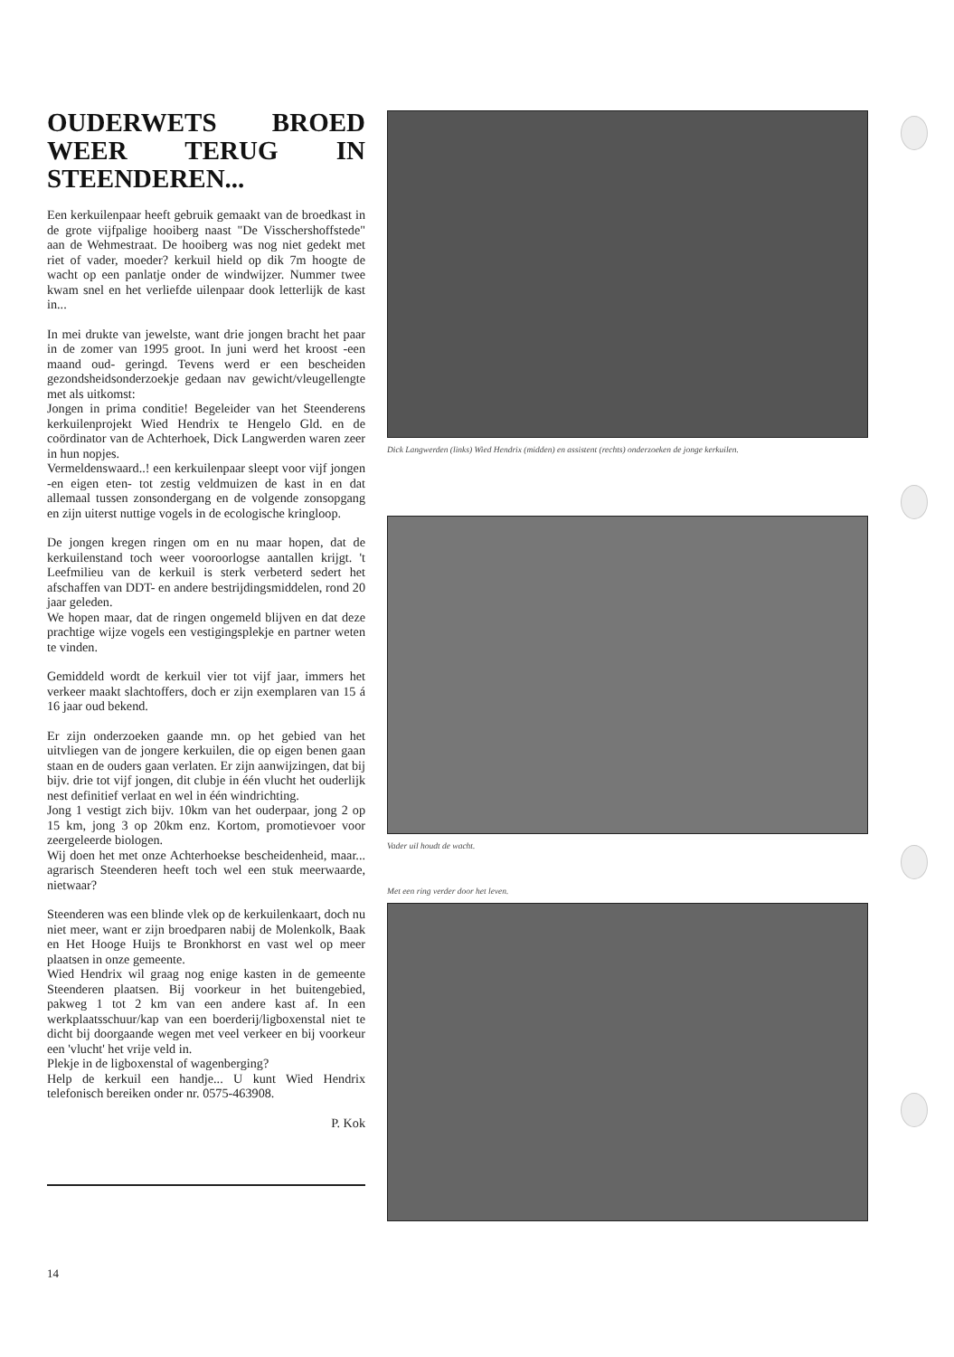OUDERWETS BROED WEER TERUG IN STEENDEREN...
Een kerkuilenpaar heeft gebruik gemaakt van de broedkast in de grote vijfpalige hooiberg naast "De Visschershoffstede" aan de Wehmestraat. De hooiberg was nog niet gedekt met riet of vader, moeder? kerkuil hield op dik 7m hoogte de wacht op een panlatje onder de windwijzer. Nummer twee kwam snel en het verliefde uilenpaar dook letterlijk de kast in...
In mei drukte van jewelste, want drie jongen bracht het paar in de zomer van 1995 groot. In juni werd het kroost -een maand oud- geringd. Tevens werd er een bescheiden gezondsheidsonderzoekje gedaan nav gewicht/vleugellengte met als uitkomst:
Jongen in prima conditie! Begeleider van het Steenderens kerkuilenprojekt Wied Hendrix te Hengelo Gld. en de coördinator van de Achterhoek, Dick Langwerden waren zeer in hun nopjes.
Vermeldenswaard..! een kerkuilenpaar sleept voor vijf jongen -en eigen eten- tot zestig veldmuizen de kast in en dat allemaal tussen zonsondergang en de volgende zonsopgang en zijn uiterst nuttige vogels in de ecologische kringloop.
De jongen kregen ringen om en nu maar hopen, dat de kerkuilenstand toch weer vooroorlogse aantallen krijgt. 't Leefmilieu van de kerkuil is sterk verbeterd sedert het afschaffen van DDT- en andere bestrijdingsmiddelen, rond 20 jaar geleden.
We hopen maar, dat de ringen ongemeld blijven en dat deze prachtige wijze vogels een vestigingsplekje en partner weten te vinden.
Gemiddeld wordt de kerkuil vier tot vijf jaar, immers het verkeer maakt slachtoffers, doch er zijn exemplaren van 15 á 16 jaar oud bekend.
Er zijn onderzoeken gaande mn. op het gebied van het uitvliegen van de jongere kerkuilen, die op eigen benen gaan staan en de ouders gaan verlaten. Er zijn aanwijzingen, dat bij bijv. drie tot vijf jongen, dit clubje in één vlucht het ouderlijk nest definitief verlaat en wel in één windrichting.
Jong 1 vestigt zich bijv. 10km van het ouderpaar, jong 2 op 15 km, jong 3 op 20km enz. Kortom, promotievoer voor zeergeleerde biologen.
Wij doen het met onze Achterhoekse bescheidenheid, maar... agrarisch Steenderen heeft toch wel een stuk meerwaarde, nietwaar?
Steenderen was een blinde vlek op de kerkuilenkaart, doch nu niet meer, want er zijn broedparen nabij de Molenkolk, Baak en Het Hooge Huijs te Bronkhorst en vast wel op meer plaatsen in onze gemeente.
Wied Hendrix wil graag nog enige kasten in de gemeente Steenderen plaatsen. Bij voorkeur in het buitengebied, pakweg 1 tot 2 km van een andere kast af. In een werkplaatsschuur/kap van een boerderij/ligboxenstal niet te dicht bij doorgaande wegen met veel verkeer en bij voorkeur een 'vlucht' het vrije veld in.
Plekje in de ligboxenstal of wagenberging?
Help de kerkuil een handje... U kunt Wied Hendrix telefonisch bereiken onder nr. 0575-463908.
P. Kok
Dick Langwerden (links) Wied Hendrix (midden) en assistent (rechts) onderzoeken de jonge kerkuilen.
Vader uil houdt de wacht.
Met een ring verder door het leven.
14